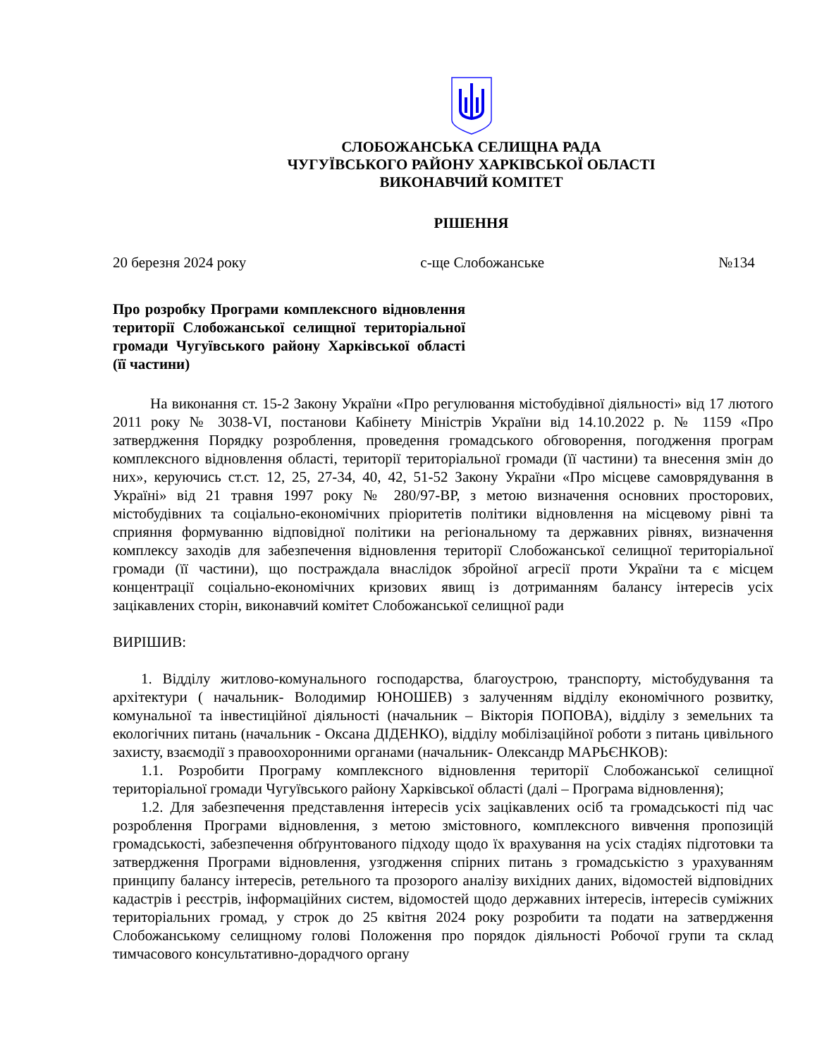СЛОБОЖАНСЬКА СЕЛИЩНА РАДА
ЧУГУЇВСЬКОГО РАЙОНУ ХАРКІВСЬКОЇ ОБЛАСТІ
ВИКОНАВЧИЙ КОМІТЕТ
РІШЕННЯ
20 березня 2024 року с-ще Слобожанське №134
Про розробку Програми комплексного відновлення території Слобожанської селищної територіальної громади Чугуївського району Харківської області (її частини)
На виконання ст. 15-2 Закону України «Про регулювання містобудівної діяльності» від 17 лютого 2011 року № 3038-VI, постанови Кабінету Міністрів України від 14.10.2022 р. № 1159 «Про затвердження Порядку розроблення, проведення громадського обговорення, погодження програм комплексного відновлення області, території територіальної громади (її частини) та внесення змін до них», керуючись ст.ст. 12, 25, 27-34, 40, 42, 51-52 Закону України «Про місцеве самоврядування в Україні» від 21 травня 1997 року № 280/97-ВР, з метою визначення основних просторових, містобудівних та соціально-економічних пріоритетів політики відновлення на місцевому рівні та сприяння формуванню відповідної політики на регіональному та державних рівнях, визначення комплексу заходів для забезпечення відновлення території Слобожанської селищної територіальної громади (її частини), що постраждала внаслідок збройної агресії проти України та є місцем концентрації соціально-економічних кризових явищ із дотриманням балансу інтересів усіх зацікавлених сторін, виконавчий комітет Слобожанської селищної ради
ВИРІШИВ:
1. Відділу житлово-комунального господарства, благоустрою, транспорту, містобудування та архітектури ( начальник- Володимир ЮНОШЕВ) з залученням відділу економічного розвитку, комунальної та інвестиційної діяльності (начальник – Вікторія ПОПОВА), відділу з земельних та екологічних питань (начальник - Оксана ДІДЕНКО), відділу мобілізаційної роботи з питань цивільного захисту, взаємодії з правоохоронними органами (начальник- Олександр МАРЬЄНКОВ):
1.1. Розробити Програму комплексного відновлення території Слобожанської селищної територіальної громади Чугуївського району Харківської області (далі – Програма відновлення);
1.2. Для забезпечення представлення інтересів усіх зацікавлених осіб та громадськості під час розроблення Програми відновлення, з метою змістовного, комплексного вивчення пропозицій громадськості, забезпечення обґрунтованого підходу щодо їх врахування на усіх стадіях підготовки та затвердження Програми відновлення, узгодження спірних питань з громадськістю з урахуванням принципу балансу інтересів, ретельного та прозорого аналізу вихідних даних, відомостей відповідних кадастрів і реєстрів, інформаційних систем, відомостей щодо державних інтересів, інтересів суміжних територіальних громад, у строк до 25 квітня 2024 року розробити та подати на затвердження Слобожанському селищному голові Положення про порядок діяльності Робочої групи та склад тимчасового консультативно-дорадчого органу